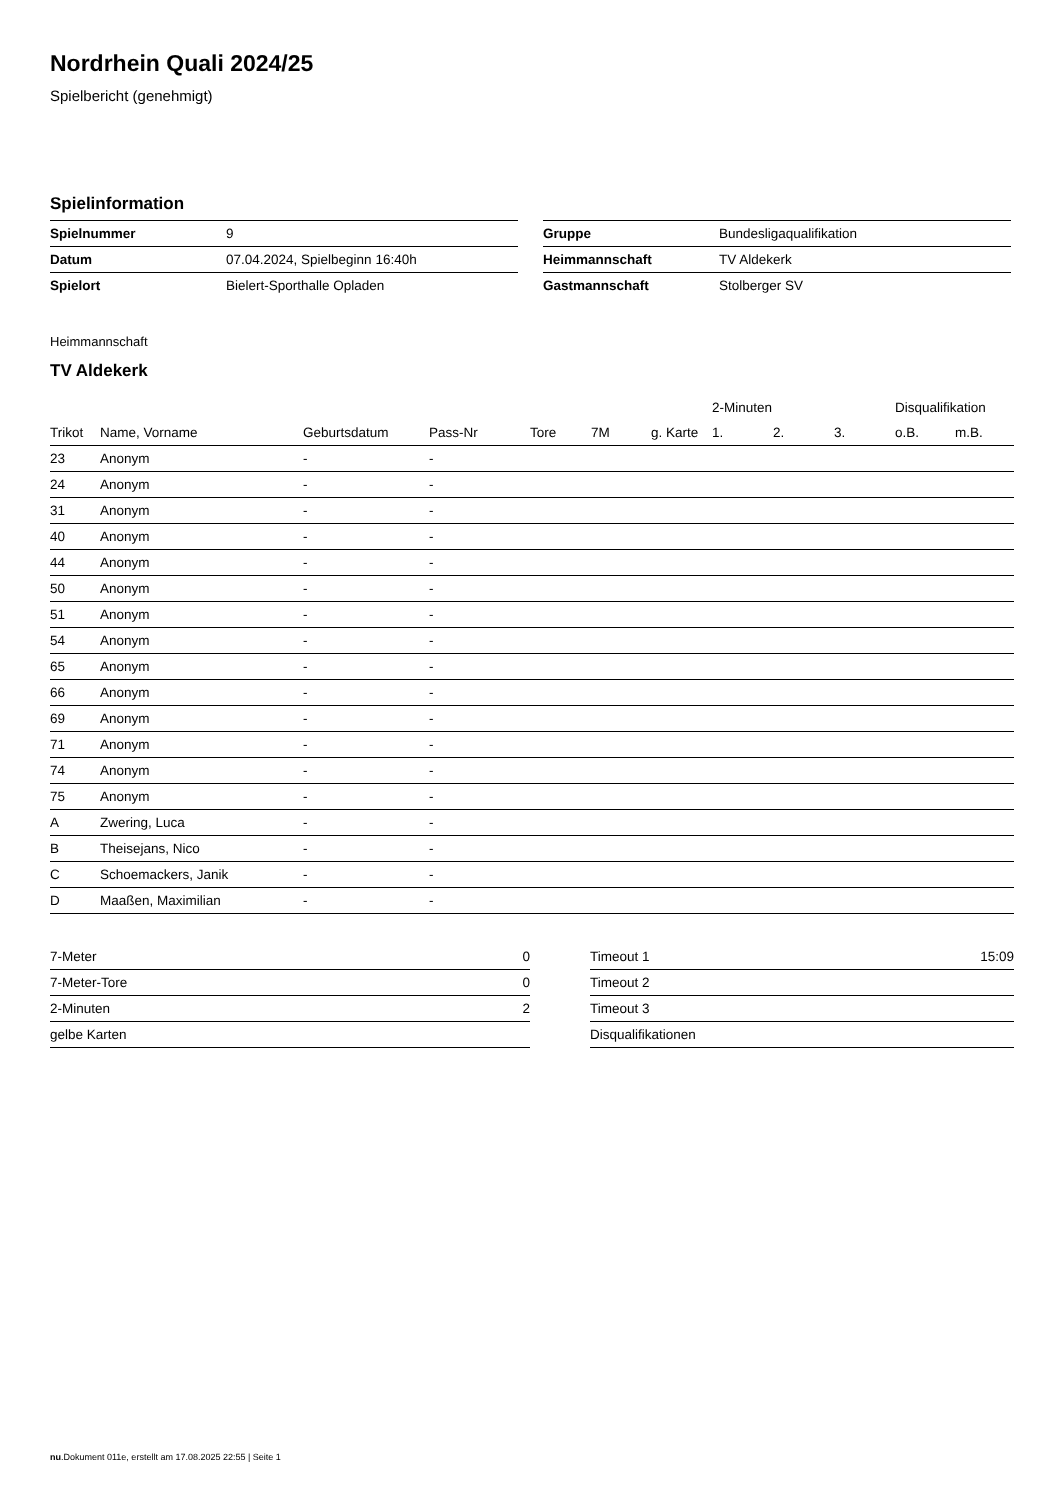Nordrhein Quali 2024/25
Spielbericht (genehmigt)
Spielinformation
| Spielnummer | 9 |
| Datum | 07.04.2024, Spielbeginn 16:40h |
| Spielort | Bielert-Sporthalle Opladen |
| Gruppe | Bundesligaqualifikation |
| Heimmannschaft | TV Aldekerk |
| Gastmannschaft | Stolberger SV |
Heimmannschaft
TV Aldekerk
| | | | | | | | 2-Minuten | | | Disqualifikation | |
| --- | --- | --- | --- | --- | --- | --- | --- | --- | --- | --- | --- |
| Trikot | Name, Vorname | Geburtsdatum | Pass-Nr | Tore | 7M | g. Karte | 1. | 2. | 3. | o.B. | m.B. |
| 23 | Anonym | - | - | | | | | | | | |
| 24 | Anonym | - | - | | | | | | | | |
| 31 | Anonym | - | - | | | | | | | | |
| 40 | Anonym | - | - | | | | | | | | |
| 44 | Anonym | - | - | | | | | | | | |
| 50 | Anonym | - | - | | | | | | | | |
| 51 | Anonym | - | - | | | | | | | | |
| 54 | Anonym | - | - | | | | | | | | |
| 65 | Anonym | - | - | | | | | | | | |
| 66 | Anonym | - | - | | | | | | | | |
| 69 | Anonym | - | - | | | | | | | | |
| 71 | Anonym | - | - | | | | | | | | |
| 74 | Anonym | - | - | | | | | | | | |
| 75 | Anonym | - | - | | | | | | | | |
| A | Zwering, Luca | - | - | | | | | | | | |
| B | Theisejans, Nico | - | - | | | | | | | | |
| C | Schoemackers, Janik | - | - | | | | | | | | |
| D | Maaßen, Maximilian | - | - | | | | | | | | |
| 7-Meter | 0 |
| 7-Meter-Tore | 0 |
| 2-Minuten | 2 |
| gelbe Karten | |
| Timeout 1 | 15:09 |
| Timeout 2 | |
| Timeout 3 | |
| Disqualifikationen | |
nu.Dokument 011e, erstellt am 17.08.2025 22:55 | Seite 1